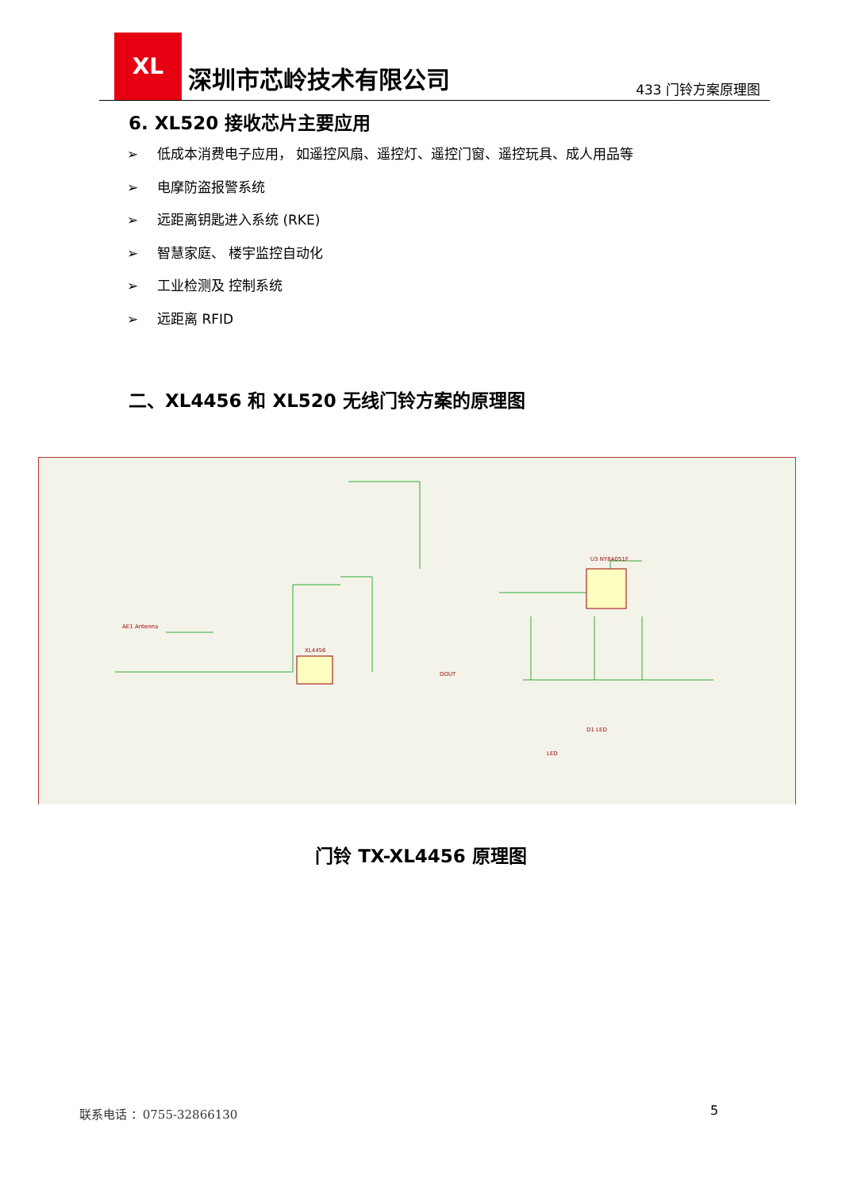XL
深圳市芯岭技术有限公司
433 门铃方案原理图
6. XL520 接收芯片主要应用
➢ 低成本消费电子应用， 如遥控风扇、遥控灯、遥控门窗、遥控玩具、成人用品等
➢ 电摩防盗报警系统
➢ 远距离钥匙进入系统 (RKE)
➢ 智慧家庭、 楼宇监控自动化
➢ 工业检测及 控制系统
➢ 远距离 RFID
二、XL4456 和 XL520 无线门铃方案的原理图
AE1 Antenna
XL4456
U3 NY8A051F
DOUT
D1 LED
LED
门铃 TX-XL4456 原理图
联系电话 ：0755-32866130 5